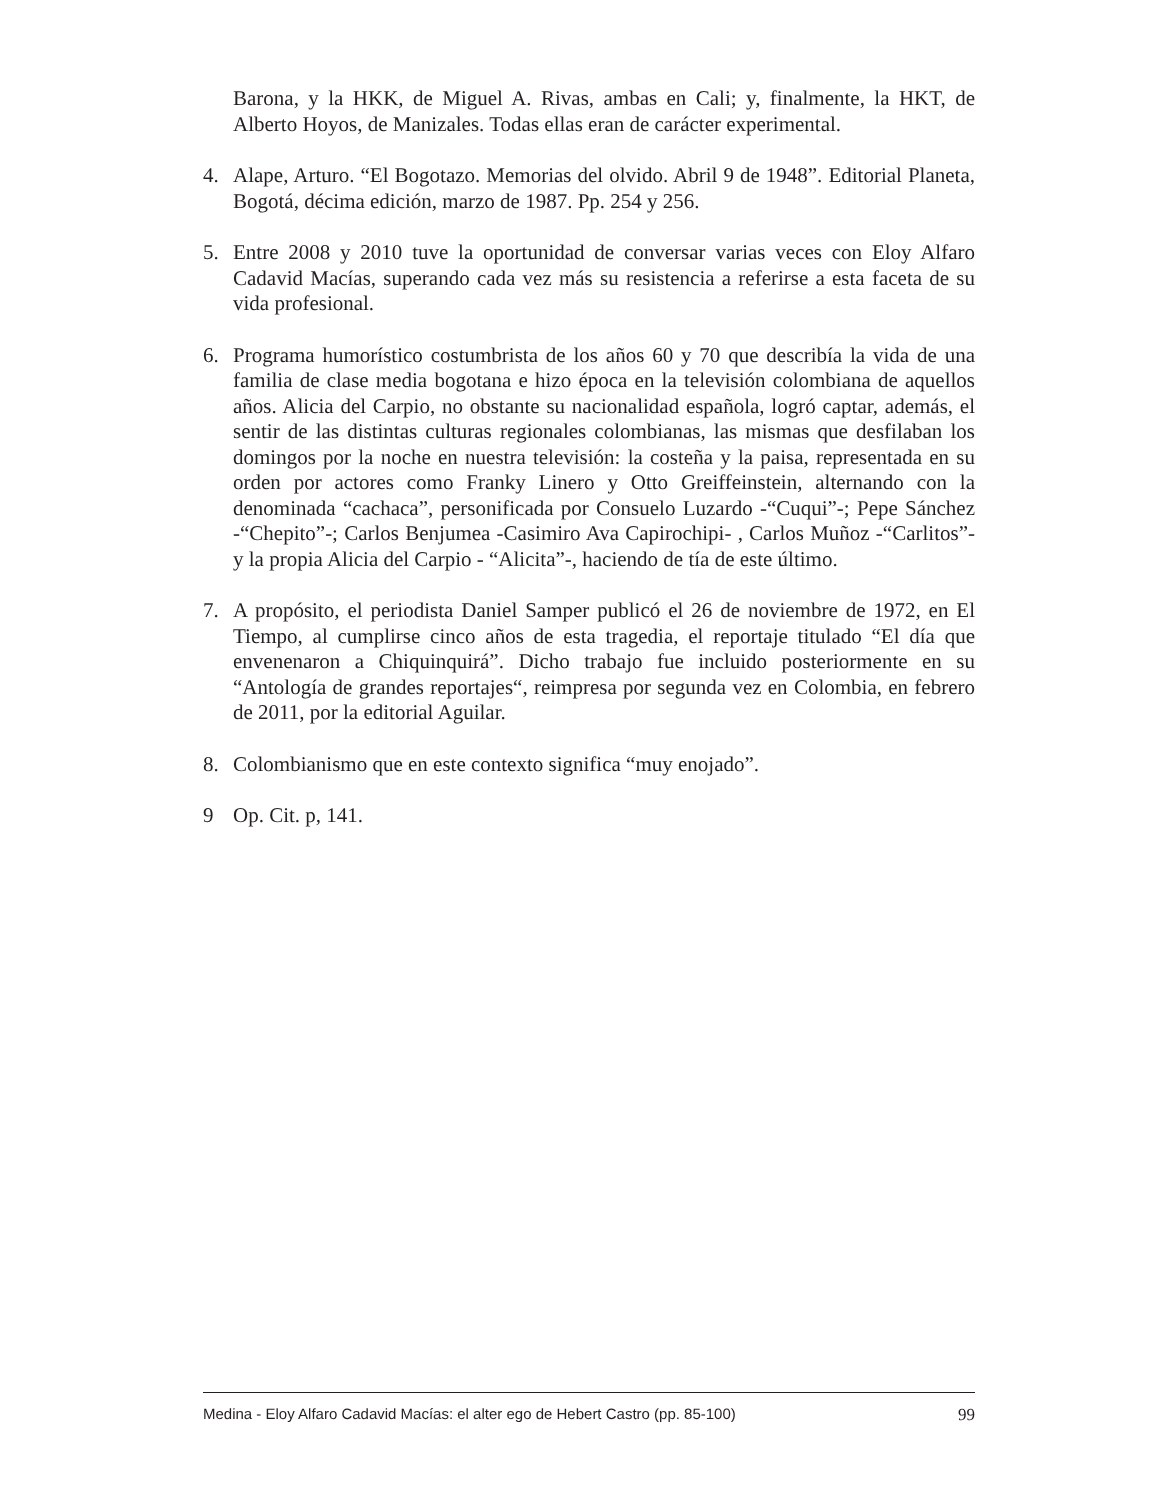Barona, y la HKK, de Miguel A. Rivas, ambas en Cali; y, finalmente, la HKT, de Alberto Hoyos, de Manizales. Todas ellas eran de carácter experimental.
4. Alape, Arturo. “El Bogotazo. Memorias del olvido. Abril 9 de 1948”. Editorial Planeta, Bogotá, décima edición, marzo de 1987. Pp. 254 y 256.
5. Entre 2008 y 2010 tuve la oportunidad de conversar varias veces con Eloy Alfaro Cadavid Macías, superando cada vez más su resistencia a referirse a esta faceta de su vida profesional.
6. Programa humorístico costumbrista de los años 60 y 70 que describía la vida de una familia de clase media bogotana e hizo época en la televisión colombiana de aquellos años. Alicia del Carpio, no obstante su nacionalidad española, logró captar, además, el sentir de las distintas culturas regionales colombianas, las mismas que desfilaban los domingos por la noche en nuestra televisión: la costeña y la paisa, representada en su orden por actores como Franky Linero y Otto Greiffeinstein, alternando con la denominada “cachaca”, personificada por Consuelo Luzardo -“Cuqui”-; Pepe Sánchez -“Chepito”-; Carlos Benjumea -Casimiro Ava Capirochipi- , Carlos Muñoz -“Carlitos”- y la propia Alicia del Carpio - “Alicita”-, haciendo de tía de este último.
7. A propósito, el periodista Daniel Samper publicó el 26 de noviembre de 1972, en El Tiempo, al cumplirse cinco años de esta tragedia, el reportaje titulado “El día que envenenaron a Chiquinquirá”. Dicho trabajo fue incluido posteriormente en su “Antología de grandes reportajes“, reimpresa por segunda vez en Colombia, en febrero de 2011, por la editorial Aguilar.
8. Colombianismo que en este contexto significa “muy enojado”.
9 Op. Cit. p, 141.
Medina - Eloy Alfaro Cadavid Macías: el alter ego de Hebert Castro (pp. 85-100) 99